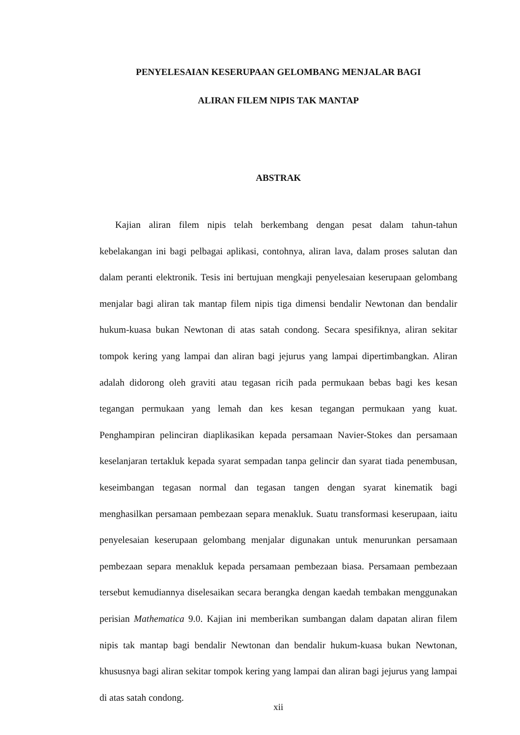PENYELESAIAN KESERUPAAN GELOMBANG MENJALAR BAGI
ALIRAN FILEM NIPIS TAK MANTAP
ABSTRAK
Kajian aliran filem nipis telah berkembang dengan pesat dalam tahun-tahun kebelakangan ini bagi pelbagai aplikasi, contohnya, aliran lava, dalam proses salutan dan dalam peranti elektronik. Tesis ini bertujuan mengkaji penyelesaian keserupaan gelombang menjalar bagi aliran tak mantap filem nipis tiga dimensi bendalir Newtonan dan bendalir hukum-kuasa bukan Newtonan di atas satah condong. Secara spesifiknya, aliran sekitar tompok kering yang lampai dan aliran bagi jejurus yang lampai dipertimbangkan. Aliran adalah didorong oleh graviti atau tegasan ricih pada permukaan bebas bagi kes kesan tegangan permukaan yang lemah dan kes kesan tegangan permukaan yang kuat. Penghampiran pelinciran diaplikasikan kepada persamaan Navier-Stokes dan persamaan keselanjaran tertakluk kepada syarat sempadan tanpa gelincir dan syarat tiada penembusan, keseimbangan tegasan normal dan tegasan tangen dengan syarat kinematik bagi menghasilkan persamaan pembezaan separa menakluk. Suatu transformasi keserupaan, iaitu penyelesaian keserupaan gelombang menjalar digunakan untuk menurunkan persamaan pembezaan separa menakluk kepada persamaan pembezaan biasa. Persamaan pembezaan tersebut kemudiannya diselesaikan secara berangka dengan kaedah tembakan menggunakan perisian Mathematica 9.0. Kajian ini memberikan sumbangan dalam dapatan aliran filem nipis tak mantap bagi bendalir Newtonan dan bendalir hukum-kuasa bukan Newtonan, khususnya bagi aliran sekitar tompok kering yang lampai dan aliran bagi jejurus yang lampai di atas satah condong.
xii